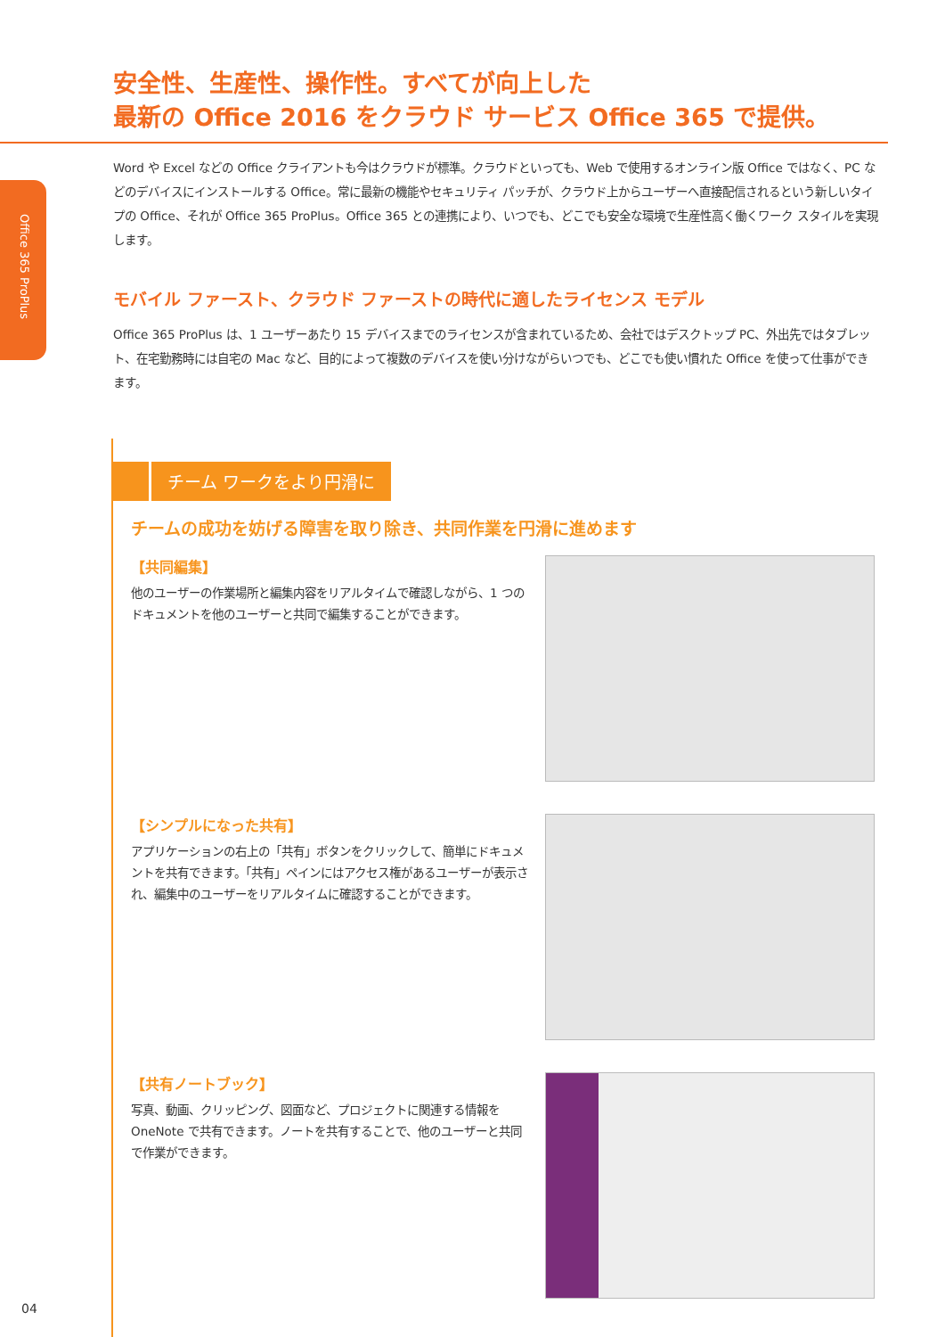Office 365 ProPlus
安全性、生産性、操作性。すべてが向上した
最新の Office 2016 をクラウド サービス Office 365 で提供。
Word や Excel などの Office クライアントも今はクラウドが標準。クラウドといっても、Web で使用するオンライン版 Office ではなく、PC などのデバイスにインストールする Office。常に最新の機能やセキュリティ パッチが、クラウド上からユーザーへ直接配信されるという新しいタイプの Office、それが Office 365 ProPlus。Office 365 との連携により、いつでも、どこでも安全な環境で生産性高く働くワーク スタイルを実現します。
モバイル ファースト、クラウド ファーストの時代に適したライセンス モデル
Office 365 ProPlus は、1 ユーザーあたり 15 デバイスまでのライセンスが含まれているため、会社ではデスクトップ PC、外出先ではタブレット、在宅勤務時には自宅の Mac など、目的によって複数のデバイスを使い分けながらいつでも、どこでも使い慣れた Office を使って仕事ができます。
チーム ワークをより円滑に
チームの成功を妨げる障害を取り除き、共同作業を円滑に進めます
【共同編集】
他のユーザーの作業場所と編集内容をリアルタイムで確認しながら、1 つのドキュメントを他のユーザーと共同で編集することができます。
【シンプルになった共有】
アプリケーションの右上の「共有」ボタンをクリックして、簡単にドキュメントを共有できます。「共有」ペインにはアクセス権があるユーザーが表示され、編集中のユーザーをリアルタイムに確認することができます。
【共有ノートブック】
写真、動画、クリッピング、図面など、プロジェクトに関連する情報を OneNote で共有できます。ノートを共有することで、他のユーザーと共同で作業ができます。
04